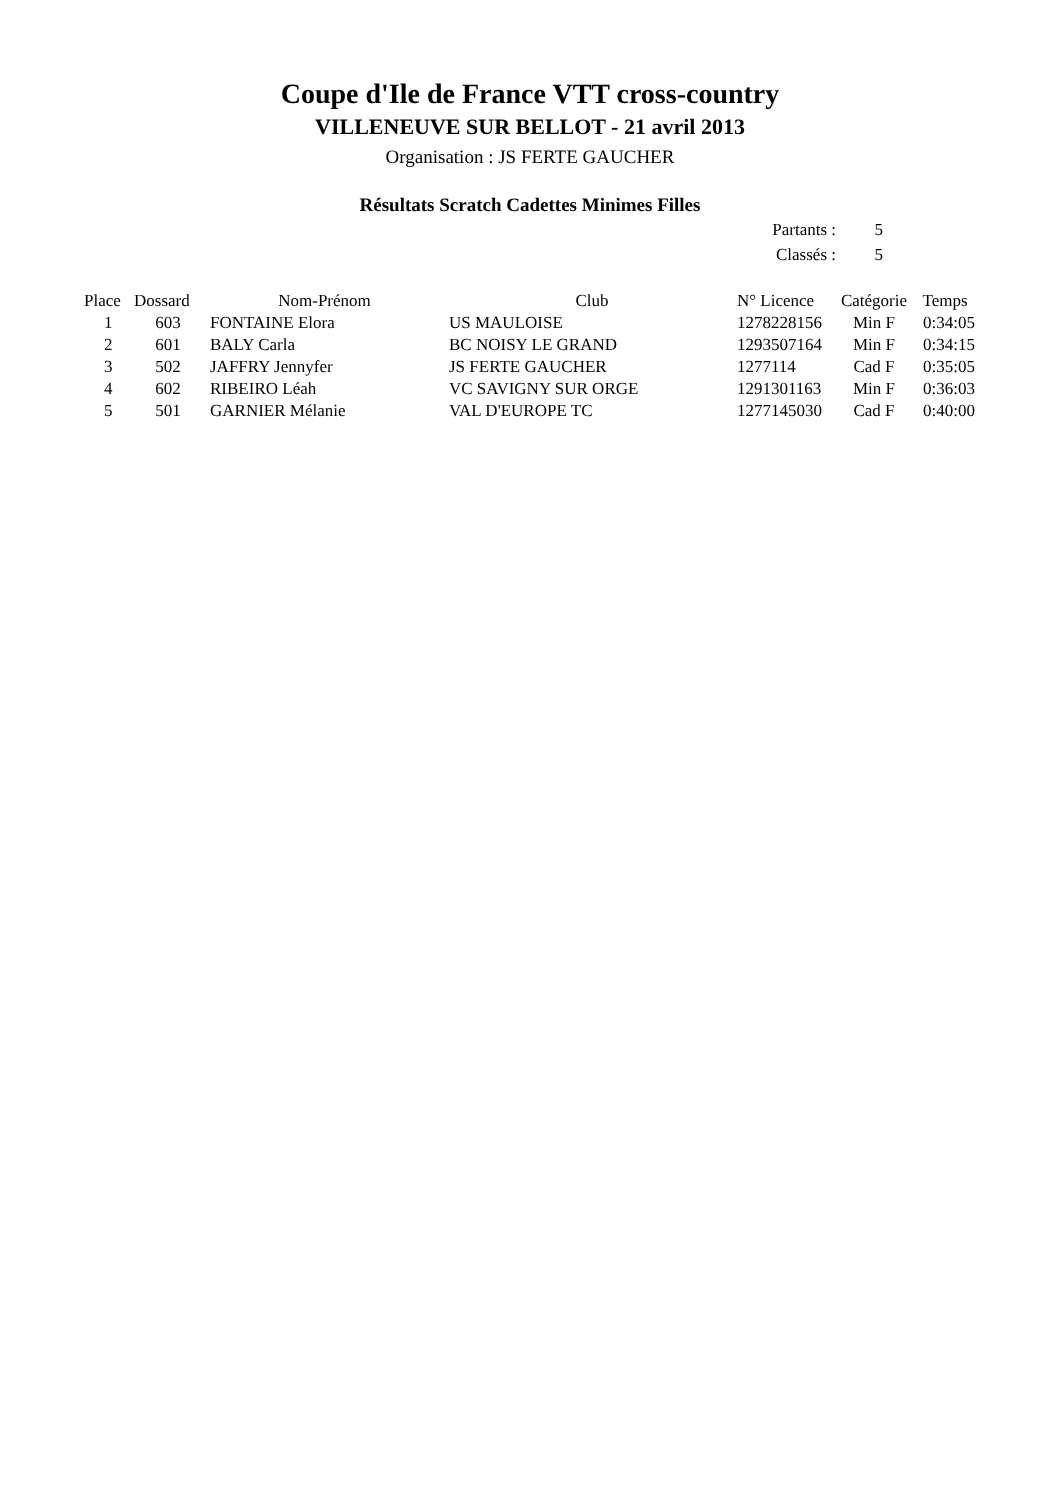Coupe d'Ile de France VTT cross-country
VILLENEUVE SUR BELLOT - 21 avril 2013
Organisation : JS FERTE GAUCHER
Résultats Scratch Cadettes Minimes Filles
| Partants : | 5 |
| Classés : | 5 |
| Place | Dossard | Nom-Prénom | Club | N° Licence | Catégorie | Temps |
| --- | --- | --- | --- | --- | --- | --- |
| 1 | 603 | FONTAINE Elora | US MAULOISE | 1278228156 | Min F | 0:34:05 |
| 2 | 601 | BALY Carla | BC NOISY LE GRAND | 1293507164 | Min F | 0:34:15 |
| 3 | 502 | JAFFRY Jennyfer | JS FERTE GAUCHER | 1277114 | Cad F | 0:35:05 |
| 4 | 602 | RIBEIRO Léah | VC SAVIGNY SUR ORGE | 1291301163 | Min F | 0:36:03 |
| 5 | 501 | GARNIER Mélanie | VAL D'EUROPE TC | 1277145030 | Cad F | 0:40:00 |